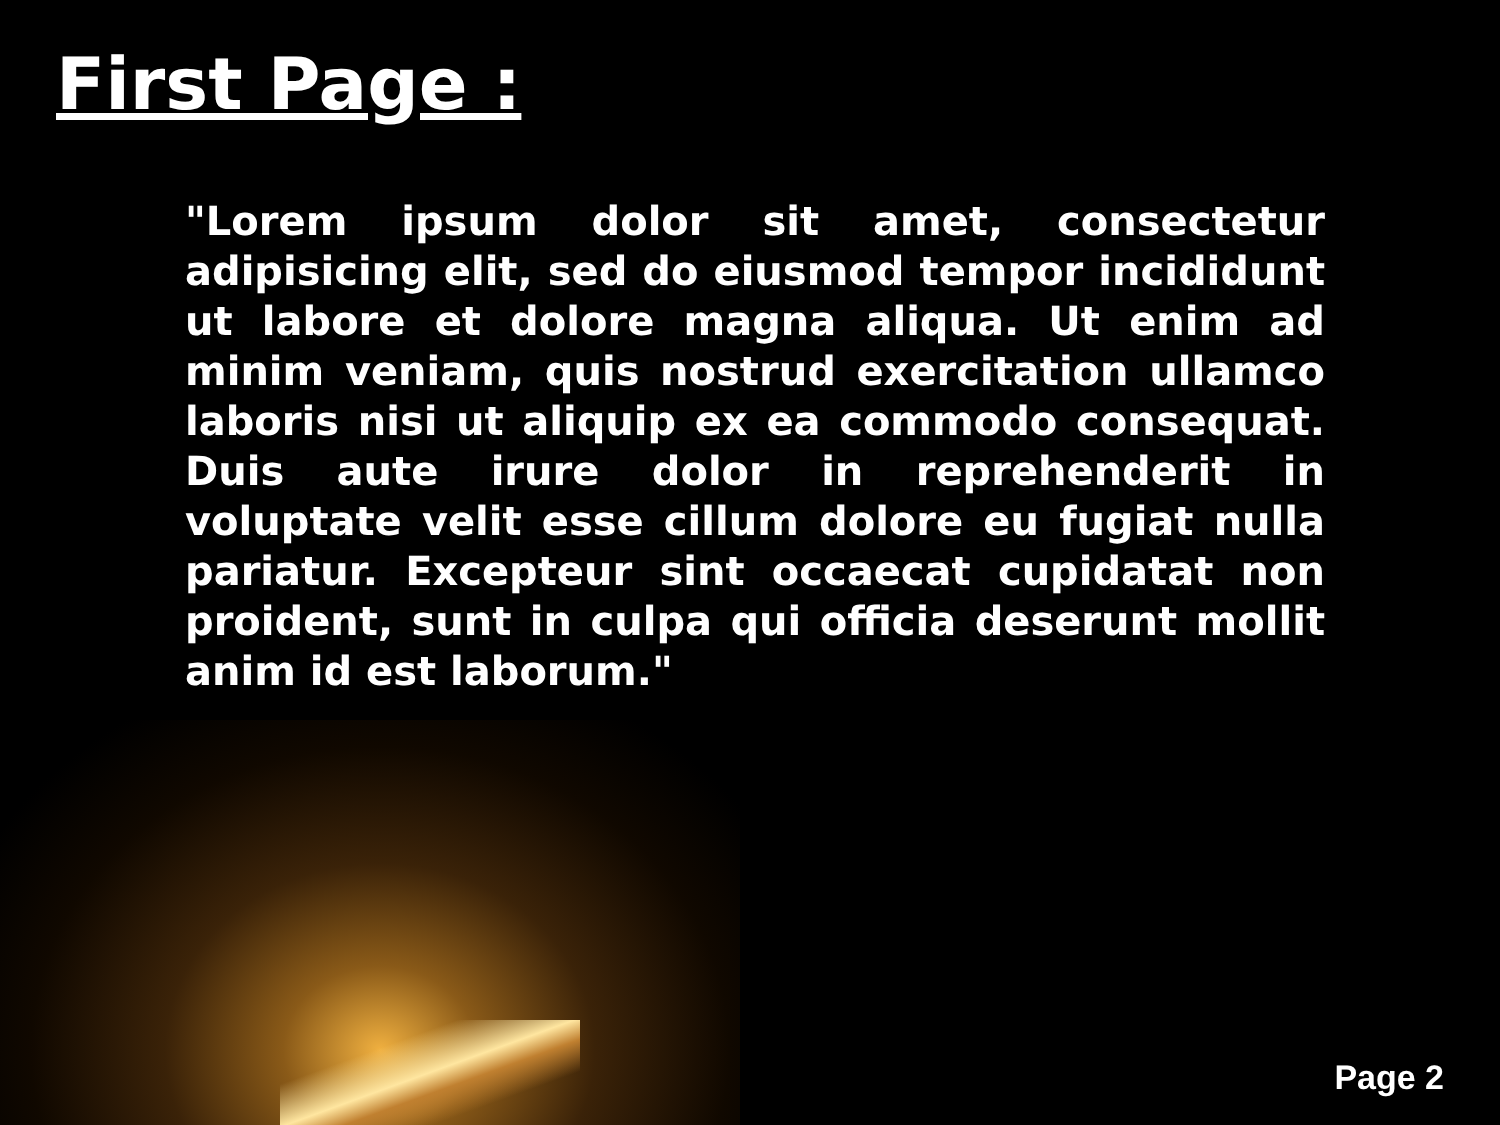First Page :
"Lorem ipsum dolor sit amet, consectetur adipisicing elit, sed do eiusmod tempor incididunt ut labore et dolore magna aliqua. Ut enim ad minim veniam, quis nostrud exercitation ullamco laboris nisi ut aliquip ex ea commodo consequat. Duis aute irure dolor in reprehenderit in voluptate velit esse cillum dolore eu fugiat nulla pariatur. Excepteur sint occaecat cupidatat non proident, sunt in culpa qui officia deserunt mollit anim id est laborum."
Page 2